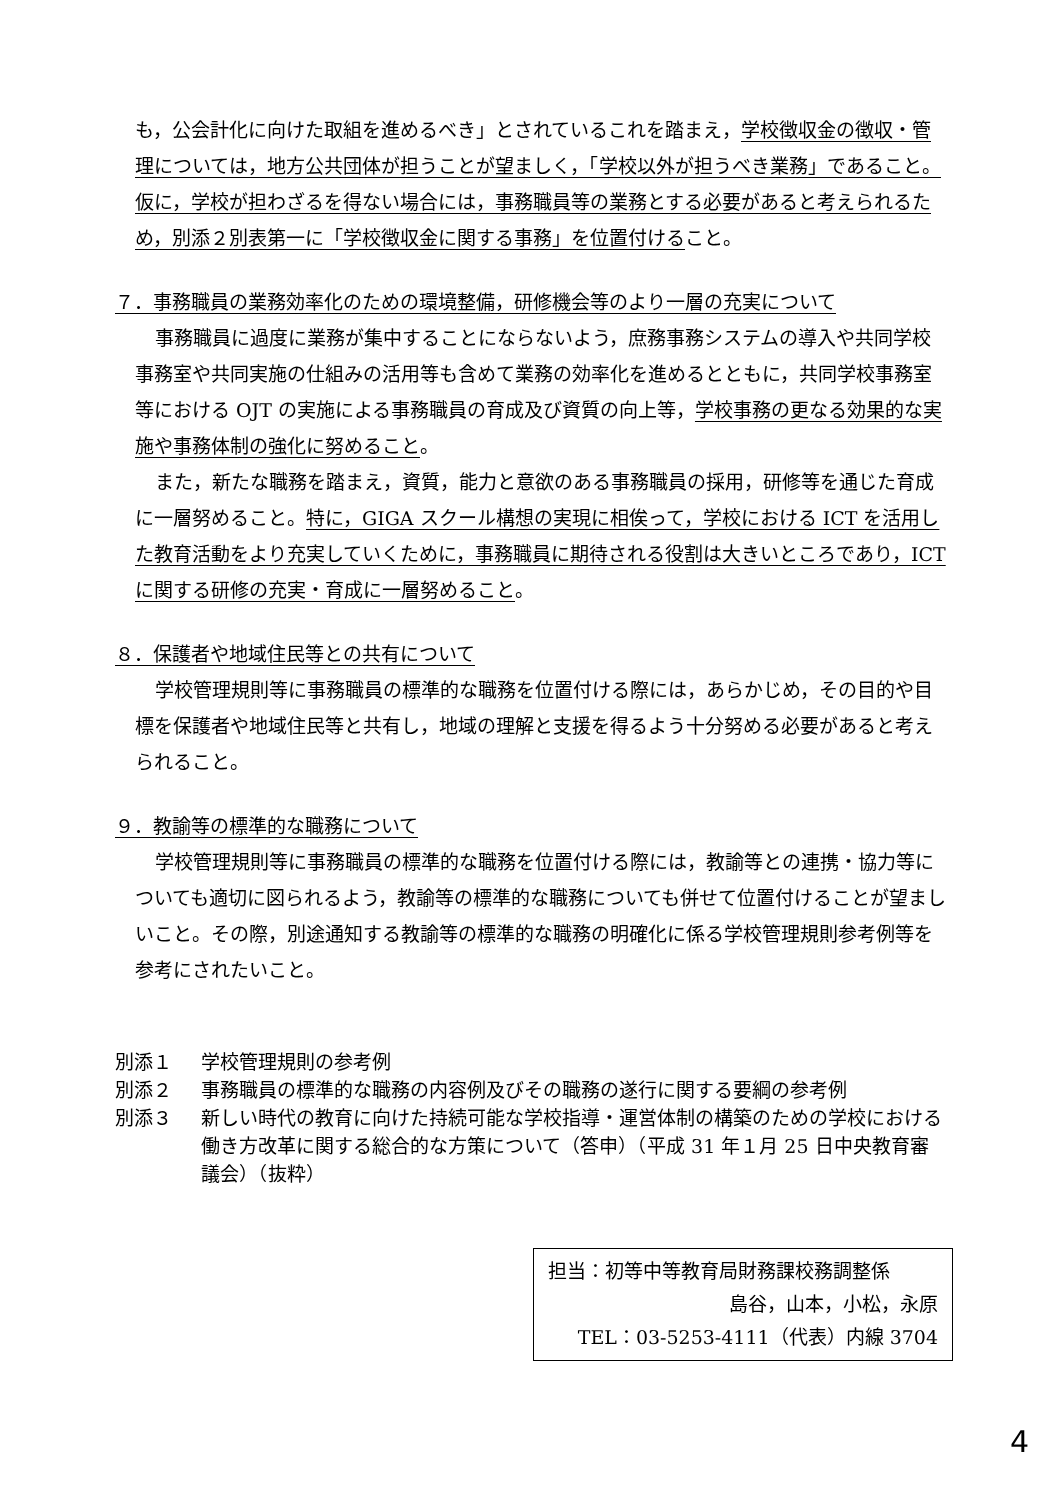も，公会計化に向けた取組を進めるべき」とされているこれを踏まえ，学校徴収金の徴収・管理については，地方公共団体が担うことが望ましく，「学校以外が担うべき業務」であること。仮に，学校が担わざるを得ない場合には，事務職員等の業務とする必要があると考えられるため，別添２別表第一に「学校徴収金に関する事務」を位置付けること。
７．事務職員の業務効率化のための環境整備，研修機会等のより一層の充実について
事務職員に過度に業務が集中することにならないよう，庶務事務システムの導入や共同学校事務室や共同実施の仕組みの活用等も含めて業務の効率化を進めるとともに，共同学校事務室等における OJT の実施による事務職員の育成及び資質の向上等，学校事務の更なる効果的な実施や事務体制の強化に努めること。
また，新たな職務を踏まえ，資質，能力と意欲のある事務職員の採用，研修等を通じた育成に一層努めること。特に，GIGA スクール構想の実現に相俟って，学校における ICT を活用した教育活動をより充実していくために，事務職員に期待される役割は大きいところであり，ICT に関する研修の充実・育成に一層努めること。
８．保護者や地域住民等との共有について
学校管理規則等に事務職員の標準的な職務を位置付ける際には，あらかじめ，その目的や目標を保護者や地域住民等と共有し，地域の理解と支援を得るよう十分努める必要があると考えられること。
９．教諭等の標準的な職務について
学校管理規則等に事務職員の標準的な職務を位置付ける際には，教諭等との連携・協力等についても適切に図られるよう，教諭等の標準的な職務についても併せて位置付けることが望ましいこと。その際，別途通知する教諭等の標準的な職務の明確化に係る学校管理規則参考例等を参考にされたいこと。
別添１ 学校管理規則の参考例
別添２ 事務職員の標準的な職務の内容例及びその職務の遂行に関する要綱の参考例
別添３ 新しい時代の教育に向けた持続可能な学校指導・運営体制の構築のための学校における働き方改革に関する総合的な方策について（答申）（平成 31 年１月 25 日中央教育審議会）（抜粋）
担当：初等中等教育局財務課校務調整係
島谷，山本，小松，永原
TEL：03-5253-4111（代表）内線 3704
4